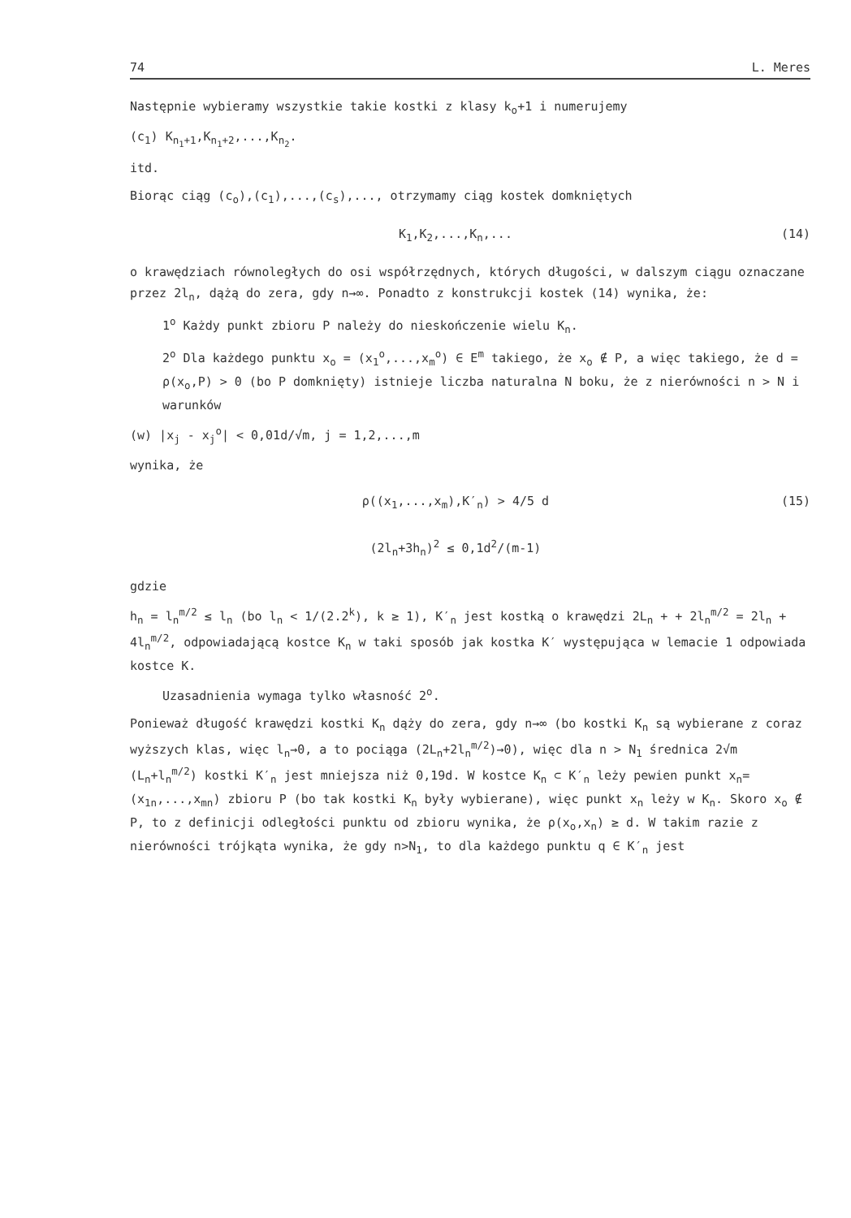74 L. Meres
Następnie wybieramy wszystkie takie kostki z klasy k<sub>o</sub>+1 i numerujemy
(c<sub>1</sub>) K<sub>n<sub>1</sub>+1</sub>,K<sub>n<sub>1</sub>+2</sub>,...,K<sub>n<sub>2</sub></sub>.
itd.
Biorąc ciąg (c<sub>o</sub>),(c<sub>1</sub>),...,(c<sub>s</sub>),..., otrzymamy ciąg kostek domkniętych
K<sub>1</sub>,K<sub>2</sub>,...,K<sub>n</sub>,... (14)
o krawędziach równoległych do osi współrzędnych, których długości, w dalszym ciągu oznaczane przez 2l<sub>n</sub>, dążą do zera, gdy n→∞. Ponadto z konstrukcji kostek (14) wynika, że:
1<sup>o</sup> Każdy punkt zbioru P należy do nieskończenie wielu K<sub>n</sub>.
2<sup>o</sup> Dla każdego punktu x<sub>o</sub> = (x<sub>1</sub><sup>o</sup>,...,x<sub>m</sub><sup>o</sup>) ∈ E<sup>m</sup> takiego, że x<sub>o</sub> ∉ P, a więc takiego, że d = ρ(x<sub>o</sub>,P) > 0 (bo P domknięty) istnieje liczba naturalna N boku, że z nierówności n > N i warunków
(w) |x<sub>j</sub> - x<sub>j</sub><sup>o</sup>| < 0,01d/√m, j = 1,2,...,m
wynika, że
ρ((x<sub>1</sub>,...,x<sub>m</sub>),K′<sub>n</sub>) > 4/5 d
(2l<sub>n</sub>+3h<sub>n</sub>)<sup>2</sup> ≤ 0,1d<sup>2</sup>/(m-1) (15)
gdzie
h<sub>n</sub> = l<sub>n</sub><sup>m/2</sup> ≤ l<sub>n</sub> (bo l<sub>n</sub> < 1/(2.2<sup>k</sup>), k ≥ 1), K′<sub>n</sub> jest kostką o krawędzi 2L<sub>n</sub> + + 2l<sub>n</sub><sup>m/2</sup> = 2l<sub>n</sub> + 4l<sub>n</sub><sup>m/2</sup>, odpowiadającą kostce K<sub>n</sub> w taki sposób jak kostka K′ występująca w lemacie 1 odpowiada kostce K.
Uzasadnienia wymaga tylko własność 2<sup>o</sup>.
Ponieważ długość krawędzi kostki K<sub>n</sub> dąży do zera, gdy n→∞ (bo kostki K<sub>n</sub> są wybierane z coraz wyższych klas, więc l<sub>n</sub>→0, a to pociąga (2L<sub>n</sub>+2l<sub>n</sub><sup>m/2</sup>)→0), więc dla n > N<sub>1</sub> średnica 2√m (L<sub>n</sub>+l<sub>n</sub><sup>m/2</sup>) kostki K′<sub>n</sub> jest mniejsza niż 0,19d. W kostce K<sub>n</sub> ⊂ K′<sub>n</sub> leży pewien punkt x<sub>n</sub>=(x<sub>1n</sub>,...,x<sub>mn</sub>) zbioru P (bo tak kostki K<sub>n</sub> były wybierane), więc punkt x<sub>n</sub> leży w K<sub>n</sub>. Skoro x<sub>o</sub> ∉ P, to z definicji odległości punktu od zbioru wynika, że ρ(x<sub>o</sub>,x<sub>n</sub>) ≥ d. W takim razie z nierówności trójkąta wynika, że gdy n>N<sub>1</sub>, to dla każdego punktu q ∈ K′<sub>n</sub> jest